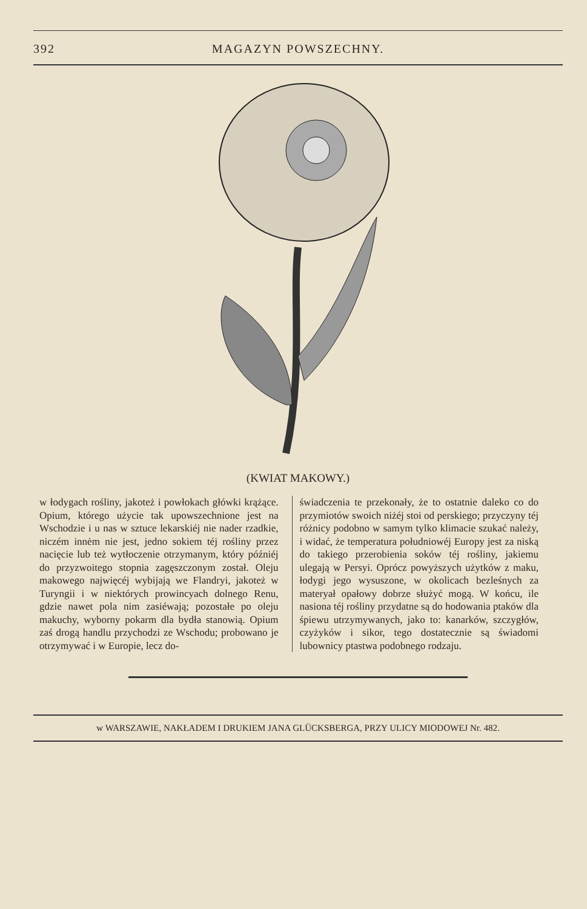392 MAGAZYN POWSZECHNY.
(KWIAT MAKOWY.)
w łodygach rośliny, jakoteż i powłokach główki krążące. Opium, którego użycie tak upowszechnione jest na Wschodzie i u nas w sztuce lekarskiéj nie nader rzadkie, niczém innėm nie jest, jedno sokiem téj rośliny przez nacięcie lub też wytłoczenie otrzymanym, który późniéj do przyzwoitego stopnia zagęszczonym został. Oleju makowego najwięcéj wybijają we Flandryi, jakoteż w Turyngii i w niektórych prowincyach dolnego Renu, gdzie nawet pola nim zasiéwają; pozostałe po oleju makuchy, wyborny pokarm dla bydła stanowią. Opium zaś drogą handlu przychodzi ze Wschodu; probowano je otrzymywać i w Europie, lecz do-
świadczenia te przekonały, że to ostatnie daleko co do przymiotów swoich niżéj stoi od perskiego; przyczyny téj różnicy podobno w samym tylko klimacie szukać należy, i widać, że temperatura południowéj Europy jest za niską do takiego przerobienia soków téj rośliny, jakiemu ulegają w Persyi. Oprócz powyższych użytków z maku, łodygi jego wysuszone, w okolicach bezleśnych za materyał opałowy dobrze służyć mogą. W końcu, ile nasiona téj rośliny przydatne są do hodowania ptaków dla śpiewu utrzymywanych, jako to: kanarków, szczygłów, czyżyków i sikor, tego dostatecznie są świadomi lubownicy ptastwa podobnego rodzaju.
w WARSZAWIE, NAKŁADEM I DRUKIEM JANA GLÜCKSBERGA, PRZY ULICY MIODOWEJ Nr. 482.